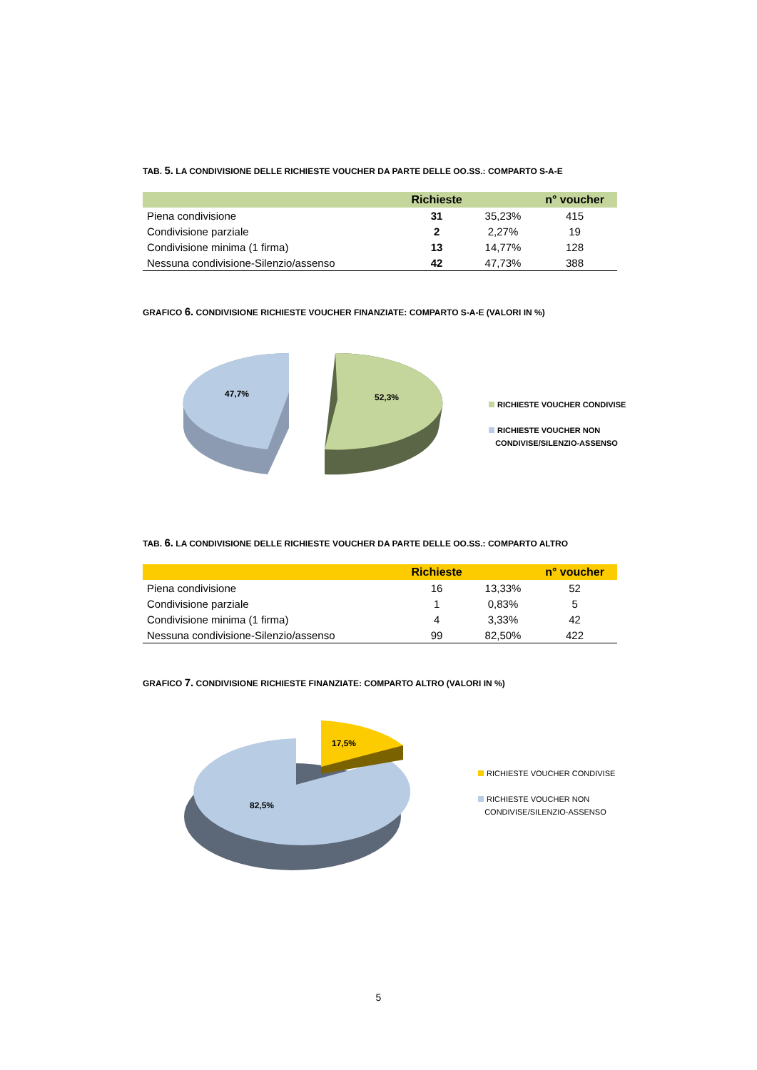TAB. 5. LA CONDIVISIONE DELLE RICHIESTE VOUCHER DA PARTE DELLE OO.SS.: COMPARTO S-A-E
| | Richieste | | n° voucher |
| --- | --- | --- | --- |
| Piena condivisione | 31 | 35,23% | 415 |
| Condivisione parziale | 2 | 2,27% | 19 |
| Condivisione minima (1 firma) | 13 | 14,77% | 128 |
| Nessuna condivisione-Silenzio/assenso | 42 | 47,73% | 388 |
GRAFICO 6. CONDIVISIONE RICHIESTE VOUCHER FINANZIATE: COMPARTO S-A-E (VALORI IN %)
47,7% 52,3%
RICHIESTE VOUCHER CONDIVISE
RICHIESTE VOUCHER NON
CONDIVISE/SILENZIO-ASSENSO
TAB. 6. LA CONDIVISIONE DELLE RICHIESTE VOUCHER DA PARTE DELLE OO.SS.: COMPARTO ALTRO
| | Richieste | | n° voucher |
| --- | --- | --- | --- |
| Piena condivisione | 16 | 13,33% | 52 |
| Condivisione parziale | 1 | 0,83% | 5 |
| Condivisione minima (1 firma) | 4 | 3,33% | 42 |
| Nessuna condivisione-Silenzio/assenso | 99 | 82,50% | 422 |
GRAFICO 7. CONDIVISIONE RICHIESTE FINANZIATE: COMPARTO ALTRO (VALORI IN %)
17,5%
82,5%
RICHIESTE VOUCHER CONDIVISE
RICHIESTE VOUCHER NON
CONDIVISE/SILENZIO-ASSENSO
5